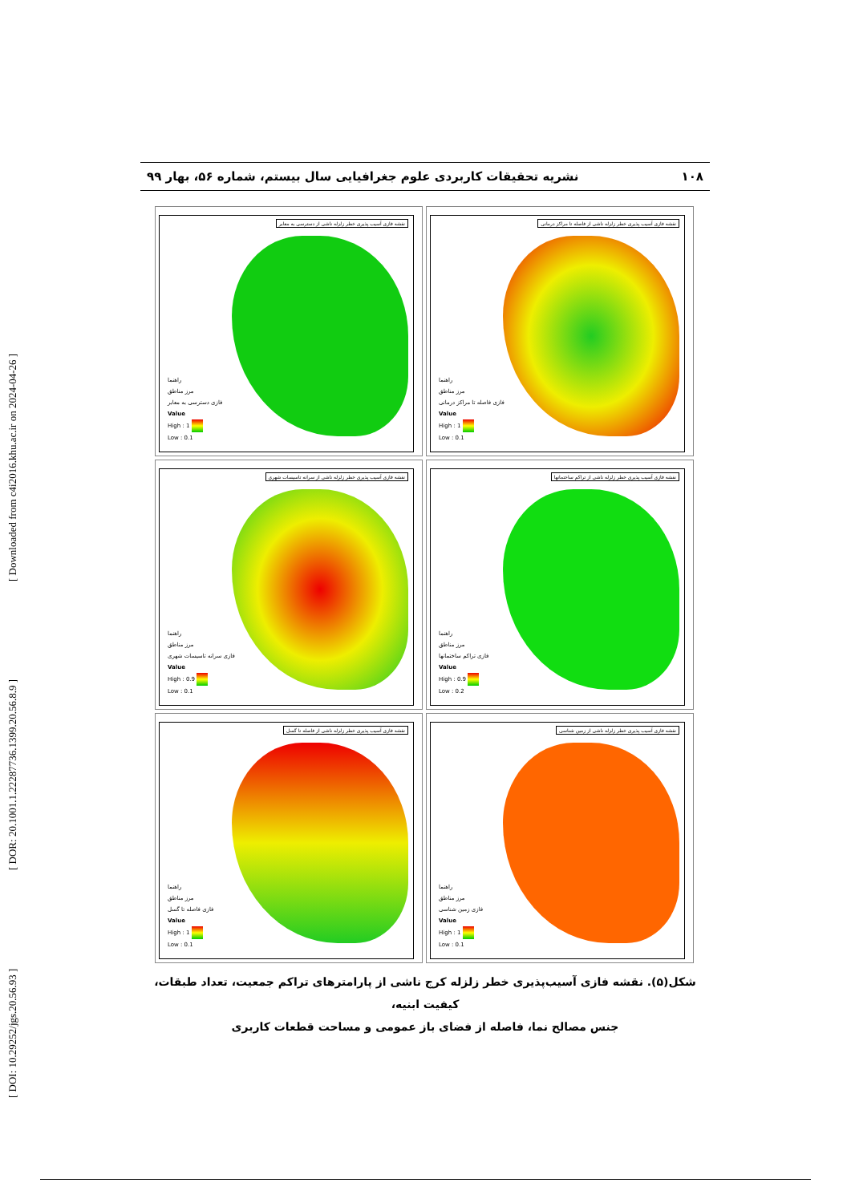[ DOI: 10.29252/jgs.20.56.93 ] [ DOR: 20.1001.1.22287736.1399.20.56.8.9 ] [ Downloaded from c4i2016.khu.ac.ir on 2024-04-26 ]
۱۰۸ نشریه تحقیقات کاربردی علوم جغرافیایی سال بیستم، شماره ۵۶، بهار ۹۹
نقشه فازی آسیب پذیری خطر زلزله ناشی از دسترسی به معابر
راهنما
مرز مناطق
فازی دسترسی به معابر
Value
High : 1
Low : 0.1
نقشه فازی آسیب پذیری خطر زلزله ناشی از فاصله تا مراکز درمانی
راهنما
مرز مناطق
فازی فاصله تا مراکز درمانی
Value
High : 1
Low : 0.1
نقشه فازی آسیب پذیری خطر زلزله ناشی از سرانه تاسیسات شهری
راهنما
مرز مناطق
فازی سرانه تاسیسات شهری
Value
High : 0.9
Low : 0.1
نقشه فازی آسیب پذیری خطر زلزله ناشی از تراکم ساختمانها
راهنما
مرز مناطق
فازی تراکم ساختمانها
Value
High : 0.9
Low : 0.2
نقشه فازی آسیب پذیری خطر زلزله ناشی از فاصله تا گسل
راهنما
مرز مناطق
فازی فاصله تا گسل
Value
High : 1
Low : 0.1
نقشه فازی آسیب پذیری خطر زلزله ناشی از زمین شناسی
راهنما
مرز مناطق
فازی زمین شناسی
Value
High : 1
Low : 0.1
شکل(۵). نقشه فازی آسیب‌پذیری خطر زلزله کرج ناشی از پارامترهای تراکم جمعیت، تعداد طبقات، کیفیت ابنیه،
جنس مصالح نما، فاصله از فضای باز عمومی و مساحت قطعات کاربری